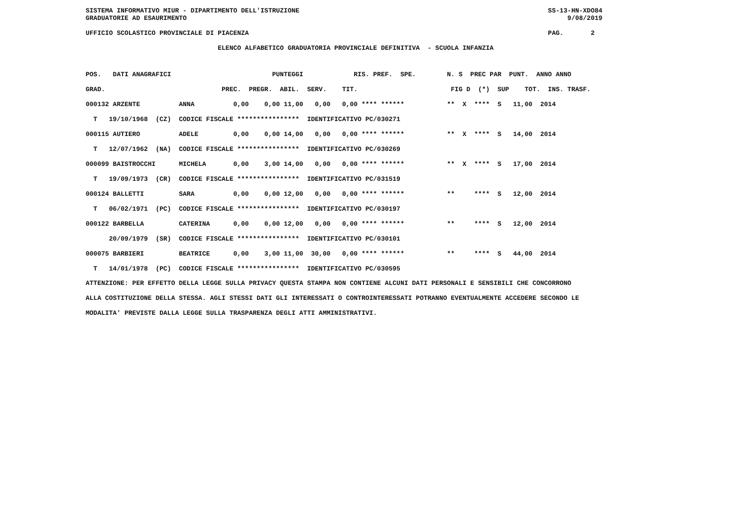SISTEMA INFORMATIVO MIUR - DIPARTIMENTO DELL'ISTRUZIONE                                                                SS-13-HN-XDO84
GRADUATORIE AD ESAURIMENTO                                                                                                  9/08/2019

UFFICIO SCOLASTICO PROVINCIALE DI PIACENZA                                                                             PAG.       2

                                  ELENCO ALFABETICO GRADUATORIA PROVINCIALE DEFINITIVA  - SCUOLA INFANZIA
| POS. DATI ANAGRAFICI PUNTEGGI RIS. PREF. SPE. N. S PREC PAR PUNT. ANNO ANNO |
| --- |
| GRAD. PREC. PREGR. ABIL. SERV. TIT. FIG D (*) SUP TOT. INS. TRASF. |
| 000132 ARZENTE ANNA 0,00 0,00 11,00 0,00 0,00 **** ****** ** X **** S 11,00 2014 |
| T 19/10/1968 (CZ) CODICE FISCALE **************** IDENTIFICATIVO PC/030271 |
| 000115 AUTIERO ADELE 0,00 0,00 14,00 0,00 0,00 **** ****** ** X **** S 14,00 2014 |
| T 12/07/1962 (NA) CODICE FISCALE **************** IDENTIFICATIVO PC/030269 |
| 000099 BAISTROCCHI MICHELA 0,00 3,00 14,00 0,00 0,00 **** ****** ** X **** S 17,00 2014 |
| T 19/09/1973 (CR) CODICE FISCALE **************** IDENTIFICATIVO PC/031519 |
| 000124 BALLETTI SARA 0,00 0,00 12,00 0,00 0,00 **** ****** ** **** S 12,00 2014 |
| T 06/02/1971 (PC) CODICE FISCALE **************** IDENTIFICATIVO PC/030197 |
| 000122 BARBELLA CATERINA 0,00 0,00 12,00 0,00 0,00 **** ****** ** **** S 12,00 2014 |
| 20/09/1979 (SR) CODICE FISCALE **************** IDENTIFICATIVO PC/030101 |
| 000075 BARBIERI BEATRICE 0,00 3,00 11,00 30,00 0,00 **** ****** ** **** S 44,00 2014 |
| T 14/01/1978 (PC) CODICE FISCALE **************** IDENTIFICATIVO PC/030595 |
ATTENZIONE: PER EFFETTO DELLA LEGGE SULLA PRIVACY QUESTA STAMPA NON CONTIENE ALCUNI DATI PERSONALI E SENSIBILI CHE CONCORRONO
ALLA COSTITUZIONE DELLA STESSA. AGLI STESSI DATI GLI INTERESSATI O CONTROINTERESSATI POTRANNO EVENTUALMENTE ACCEDERE SECONDO LE
MODALITA' PREVISTE DALLA LEGGE SULLA TRASPARENZA DEGLI ATTI AMMINISTRATIVI.